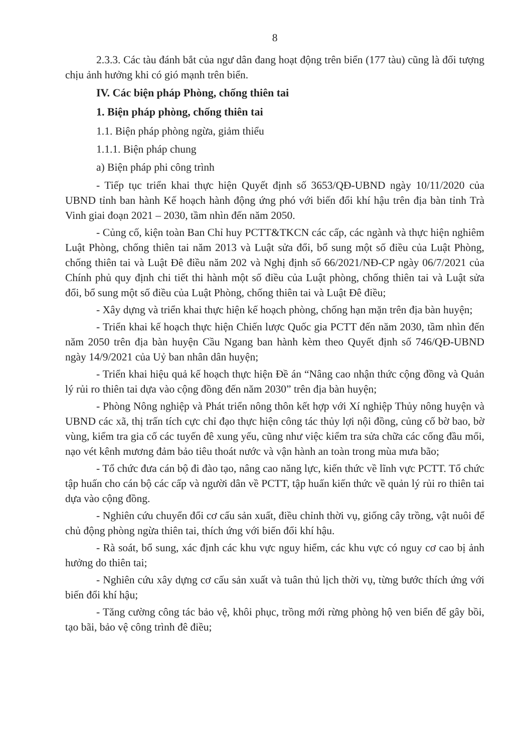8
2.3.3. Các tàu đánh bắt của ngư dân đang hoạt động trên biển (177 tàu) cũng là đối tượng chịu ảnh hưởng khi có gió mạnh trên biển.
IV. Các biện pháp Phòng, chống thiên tai
1. Biện pháp phòng, chống thiên tai
1.1. Biện pháp phòng ngừa, giảm thiểu
1.1.1. Biện pháp chung
a) Biện pháp phi công trình
- Tiếp tục triển khai thực hiện Quyết định số 3653/QĐ-UBND ngày 10/11/2020 của UBND tỉnh ban hành Kế hoạch hành động ứng phó với biến đổi khí hậu trên địa bàn tỉnh Trà Vinh giai đoạn 2021 – 2030, tầm nhìn đến năm 2050.
- Củng cố, kiện toàn Ban Chỉ huy PCTT&TKCN các cấp, các ngành và thực hiện nghiêm Luật Phòng, chống thiên tai năm 2013 và Luật sửa đổi, bổ sung một số điều của Luật Phòng, chống thiên tai và Luật Đê điều năm 202 và Nghị định số 66/2021/NĐ-CP ngày 06/7/2021 của Chính phủ quy định chi tiết thi hành một số điều của Luật phòng, chống thiên tai và Luật sửa đổi, bổ sung một số điều của Luật Phòng, chống thiên tai và Luật Đê điều;
- Xây dựng và triển khai thực hiện kế hoạch phòng, chống hạn mặn trên địa bàn huyện;
- Triển khai kế hoạch thực hiện Chiến lược Quốc gia PCTT đến năm 2030, tầm nhìn đến năm 2050 trên địa bàn huyện Cầu Ngang ban hành kèm theo Quyết định số 746/QĐ-UBND ngày 14/9/2021 của Uỷ ban nhân dân huyện;
- Triển khai hiệu quả kế hoạch thực hiện Đề án “Nâng cao nhận thức cộng đồng và Quản lý rủi ro thiên tai dựa vào cộng đồng đến năm 2030” trên địa bàn huyện;
- Phòng Nông nghiệp và Phát triển nông thôn kết hợp với Xí nghiệp Thủy nông huyện và UBND các xã, thị trấn tích cực chỉ đạo thực hiện công tác thủy lợi nội đồng, củng cố bờ bao, bờ vùng, kiểm tra gia cố các tuyến đê xung yếu, cũng như việc kiểm tra sửa chữa các cống đầu mối, nạo vét kênh mương đảm bảo tiêu thoát nước và vận hành an toàn trong mùa mưa bão;
- Tổ chức đưa cán bộ đi đào tạo, nâng cao năng lực, kiến thức về lĩnh vực PCTT. Tổ chức tập huấn cho cán bộ các cấp và người dân về PCTT, tập huấn kiến thức về quản lý rủi ro thiên tai dựa vào cộng đồng.
- Nghiên cứu chuyển đổi cơ cấu sản xuất, điều chỉnh thời vụ, giống cây trồng, vật nuôi để chủ động phòng ngừa thiên tai, thích ứng với biến đổi khí hậu.
- Rà soát, bổ sung, xác định các khu vực nguy hiểm, các khu vực có nguy cơ cao bị ảnh hưởng do thiên tai;
- Nghiên cứu xây dựng cơ cấu sản xuất và tuân thủ lịch thời vụ, từng bước thích ứng với biến đổi khí hậu;
- Tăng cường công tác bảo vệ, khôi phục, trồng mới rừng phòng hộ ven biển để gây bồi, tạo bãi, bảo vệ công trình đê điều;